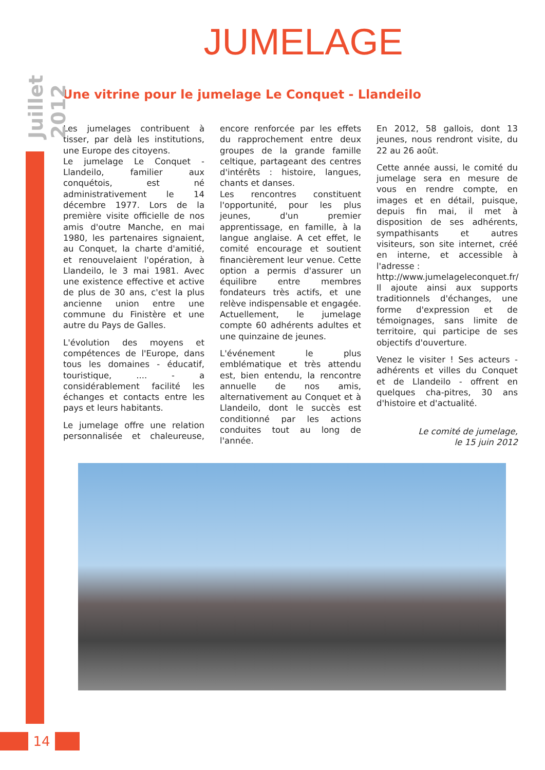Juillet 2012
JUMELAGE
Une vitrine pour le jumelage Le Conquet - Llandeilo
Les jumelages contribuent à tisser, par delà les institutions, une Europe des citoyens.
Le jumelage Le Conquet - Llandeilo, familier aux conquétois, est né administrativement le 14 décembre 1977. Lors de la première visite officielle de nos amis d'outre Manche, en mai 1980, les partenaires signaient, au Conquet, la charte d'amitié, et renouvelaient l'opération, à Llandeilo, le 3 mai 1981. Avec une existence effective et active de plus de 30 ans, c'est la plus ancienne union entre une commune du Finistère et une autre du Pays de Galles.
L'évolution des moyens et compétences de l'Europe, dans tous les domaines - éducatif, touristique, .... - a considérablement facilité les échanges et contacts entre les pays et leurs habitants.
Le jumelage offre une relation personnalisée et chaleureuse, encore renforcée par les effets du rapprochement entre deux groupes de la grande famille celtique, partageant des centres d'intérêts : histoire, langues, chants et danses.
Les rencontres constituent l'opportunité, pour les plus jeunes, d'un premier apprentissage, en famille, à la langue anglaise. A cet effet, le comité encourage et soutient financièrement leur venue. Cette option a permis d'assurer un équilibre entre membres fondateurs très actifs, et une relève indispensable et engagée. Actuellement, le jumelage compte 60 adhérents adultes et une quinzaine de jeunes.
L'événement le plus emblématique et très attendu est, bien entendu, la rencontre annuelle de nos amis, alternativement au Conquet et à Llandeilo, dont le succès est conditionné par les actions conduites tout au long de l'année.
En 2012, 58 gallois, dont 13 jeunes, nous rendront visite, du 22 au 26 août.
Cette année aussi, le comité du jumelage sera en mesure de vous en rendre compte, en images et en détail, puisque, depuis fin mai, il met à disposition de ses adhérents, sympathisants et autres visiteurs, son site internet, créé en interne, et accessible à l'adresse :
http://www.jumelageleconquet.fr/
Il ajoute ainsi aux supports traditionnels d'échanges, une forme d'expression et de témoignages, sans limite de territoire, qui participe de ses objectifs d'ouverture.
Venez le visiter ! Ses acteurs - adhérents et villes du Conquet et de Llandeilo - offrent en quelques cha-pitres, 30 ans d'histoire et d'actualité.
Le comité de jumelage,
le 15 juin 2012
14